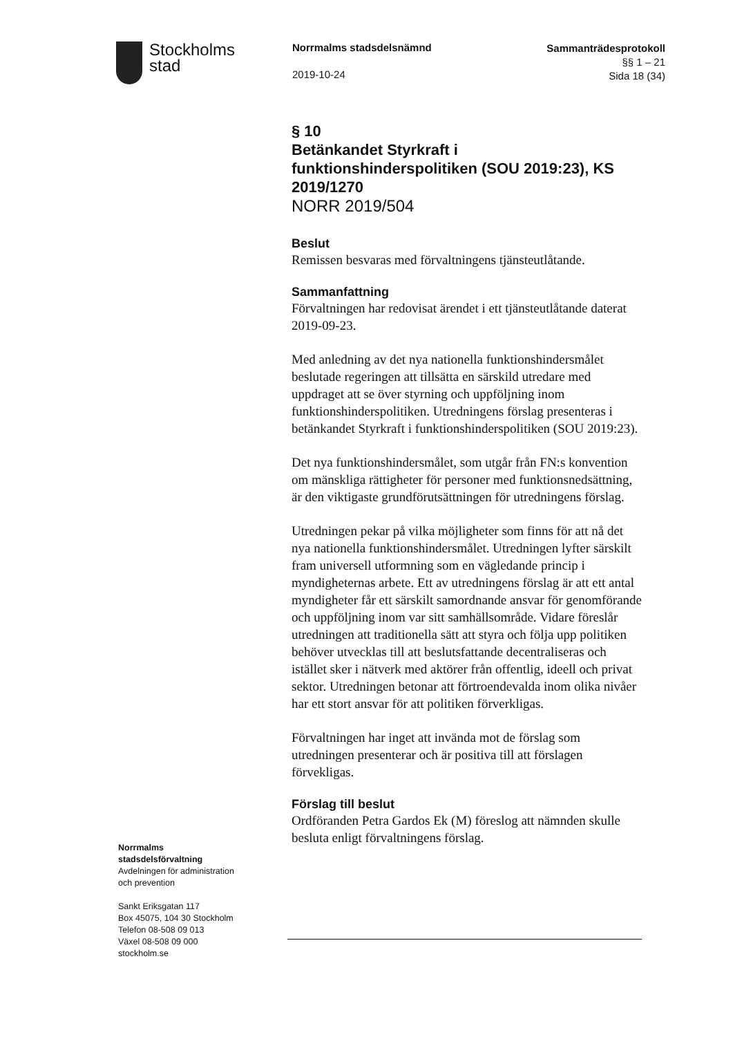Stockholms
stad
Norrmalms stadsdelsnämnd
2019-10-24
Sammanträdesprotokoll
§§ 1 – 21
Sida 18 (34)
§ 10
Betänkandet Styrkraft i funktionshinderspolitiken (SOU 2019:23), KS 2019/1270
NORR 2019/504
Beslut
Remissen besvaras med förvaltningens tjänsteutlåtande.
Sammanfattning
Förvaltningen har redovisat ärendet i ett tjänsteutlåtande daterat 2019-09-23.
Med anledning av det nya nationella funktionshindersmålet beslutade regeringen att tillsätta en särskild utredare med uppdraget att se över styrning och uppföljning inom funktionshinderspolitiken. Utredningens förslag presenteras i betänkandet Styrkraft i funktionshinderspolitiken (SOU 2019:23).
Det nya funktionshindersmålet, som utgår från FN:s konvention om mänskliga rättigheter för personer med funktionsnedsättning, är den viktigaste grundförutsättningen för utredningens förslag.
Utredningen pekar på vilka möjligheter som finns för att nå det nya nationella funktionshindersmålet. Utredningen lyfter särskilt fram universell utformning som en vägledande princip i myndigheternas arbete. Ett av utredningens förslag är att ett antal myndigheter får ett särskilt samordnande ansvar för genomförande och uppföljning inom var sitt samhällsområde. Vidare föreslår utredningen att traditionella sätt att styra och följa upp politiken behöver utvecklas till att beslutsfattande decentraliseras och istället sker i nätverk med aktörer från offentlig, ideell och privat sektor. Utredningen betonar att förtroendevalda inom olika nivåer har ett stort ansvar för att politiken förverkligas.
Förvaltningen har inget att invända mot de förslag som utredningen presenterar och är positiva till att förslagen förvekligas.
Förslag till beslut
Ordföranden Petra Gardos Ek (M) föreslog att nämnden skulle besluta enligt förvaltningens förslag.
Norrmalms
stadsdelsförvaltning
Avdelningen för administration
och prevention
Sankt Eriksgatan 117
Box 45075, 104 30 Stockholm
Telefon 08-508 09 013
Växel 08-508 09 000
stockholm.se